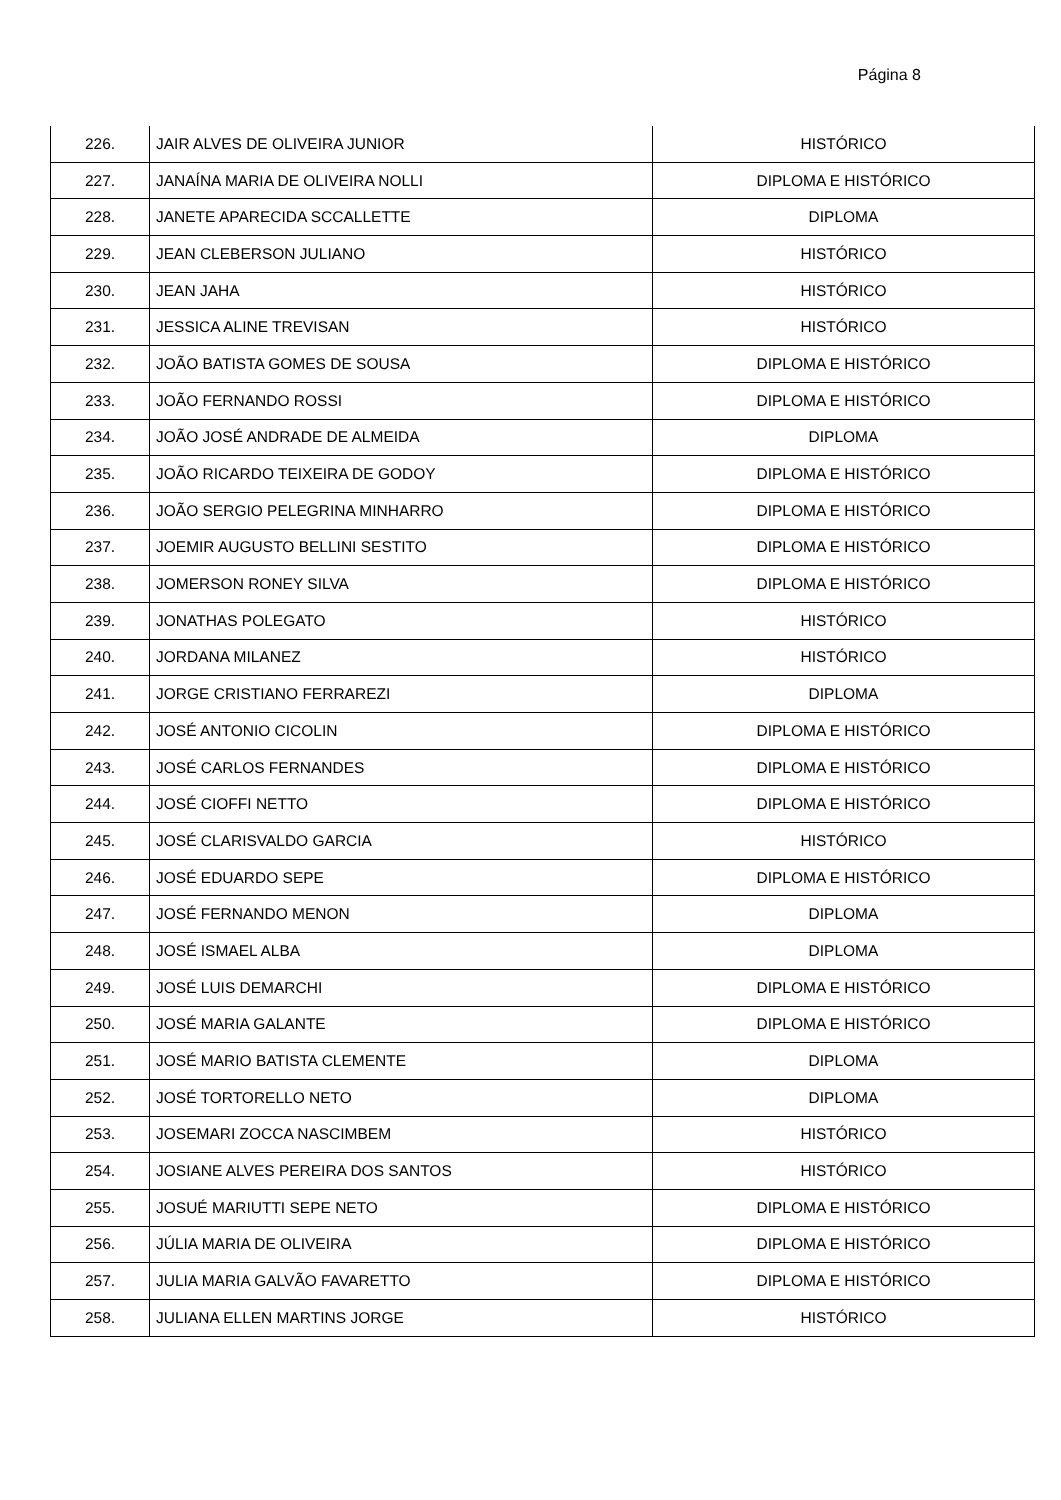Página 8
| 226. | JAIR ALVES DE OLIVEIRA JUNIOR | HISTÓRICO |
| 227. | JANAÍNA MARIA DE OLIVEIRA NOLLI | DIPLOMA E HISTÓRICO |
| 228. | JANETE APARECIDA SCCALLETTE | DIPLOMA |
| 229. | JEAN CLEBERSON JULIANO | HISTÓRICO |
| 230. | JEAN JAHA | HISTÓRICO |
| 231. | JESSICA ALINE TREVISAN | HISTÓRICO |
| 232. | JOÃO BATISTA GOMES DE SOUSA | DIPLOMA E HISTÓRICO |
| 233. | JOÃO FERNANDO ROSSI | DIPLOMA E HISTÓRICO |
| 234. | JOÃO JOSÉ ANDRADE DE ALMEIDA | DIPLOMA |
| 235. | JOÃO RICARDO TEIXEIRA DE GODOY | DIPLOMA E HISTÓRICO |
| 236. | JOÃO SERGIO PELEGRINA MINHARRO | DIPLOMA E HISTÓRICO |
| 237. | JOEMIR AUGUSTO BELLINI SESTITO | DIPLOMA E HISTÓRICO |
| 238. | JOMERSON RONEY SILVA | DIPLOMA E HISTÓRICO |
| 239. | JONATHAS POLEGATO | HISTÓRICO |
| 240. | JORDANA MILANEZ | HISTÓRICO |
| 241. | JORGE CRISTIANO FERRAREZI | DIPLOMA |
| 242. | JOSÉ ANTONIO CICOLIN | DIPLOMA E HISTÓRICO |
| 243. | JOSÉ CARLOS FERNANDES | DIPLOMA E HISTÓRICO |
| 244. | JOSÉ CIOFFI NETTO | DIPLOMA E HISTÓRICO |
| 245. | JOSÉ CLARISVALDO GARCIA | HISTÓRICO |
| 246. | JOSÉ EDUARDO SEPE | DIPLOMA E HISTÓRICO |
| 247. | JOSÉ FERNANDO MENON | DIPLOMA |
| 248. | JOSÉ ISMAEL ALBA | DIPLOMA |
| 249. | JOSÉ LUIS DEMARCHI | DIPLOMA E HISTÓRICO |
| 250. | JOSÉ MARIA GALANTE | DIPLOMA E HISTÓRICO |
| 251. | JOSÉ MARIO BATISTA CLEMENTE | DIPLOMA |
| 252. | JOSÉ TORTORELLO NETO | DIPLOMA |
| 253. | JOSEMARI ZOCCA NASCIMBEM | HISTÓRICO |
| 254. | JOSIANE ALVES PEREIRA DOS SANTOS | HISTÓRICO |
| 255. | JOSUÉ MARIUTTI SEPE NETO | DIPLOMA E HISTÓRICO |
| 256. | JÚLIA MARIA DE OLIVEIRA | DIPLOMA E HISTÓRICO |
| 257. | JULIA MARIA GALVÃO FAVARETTO | DIPLOMA E HISTÓRICO |
| 258. | JULIANA ELLEN MARTINS JORGE | HISTÓRICO |